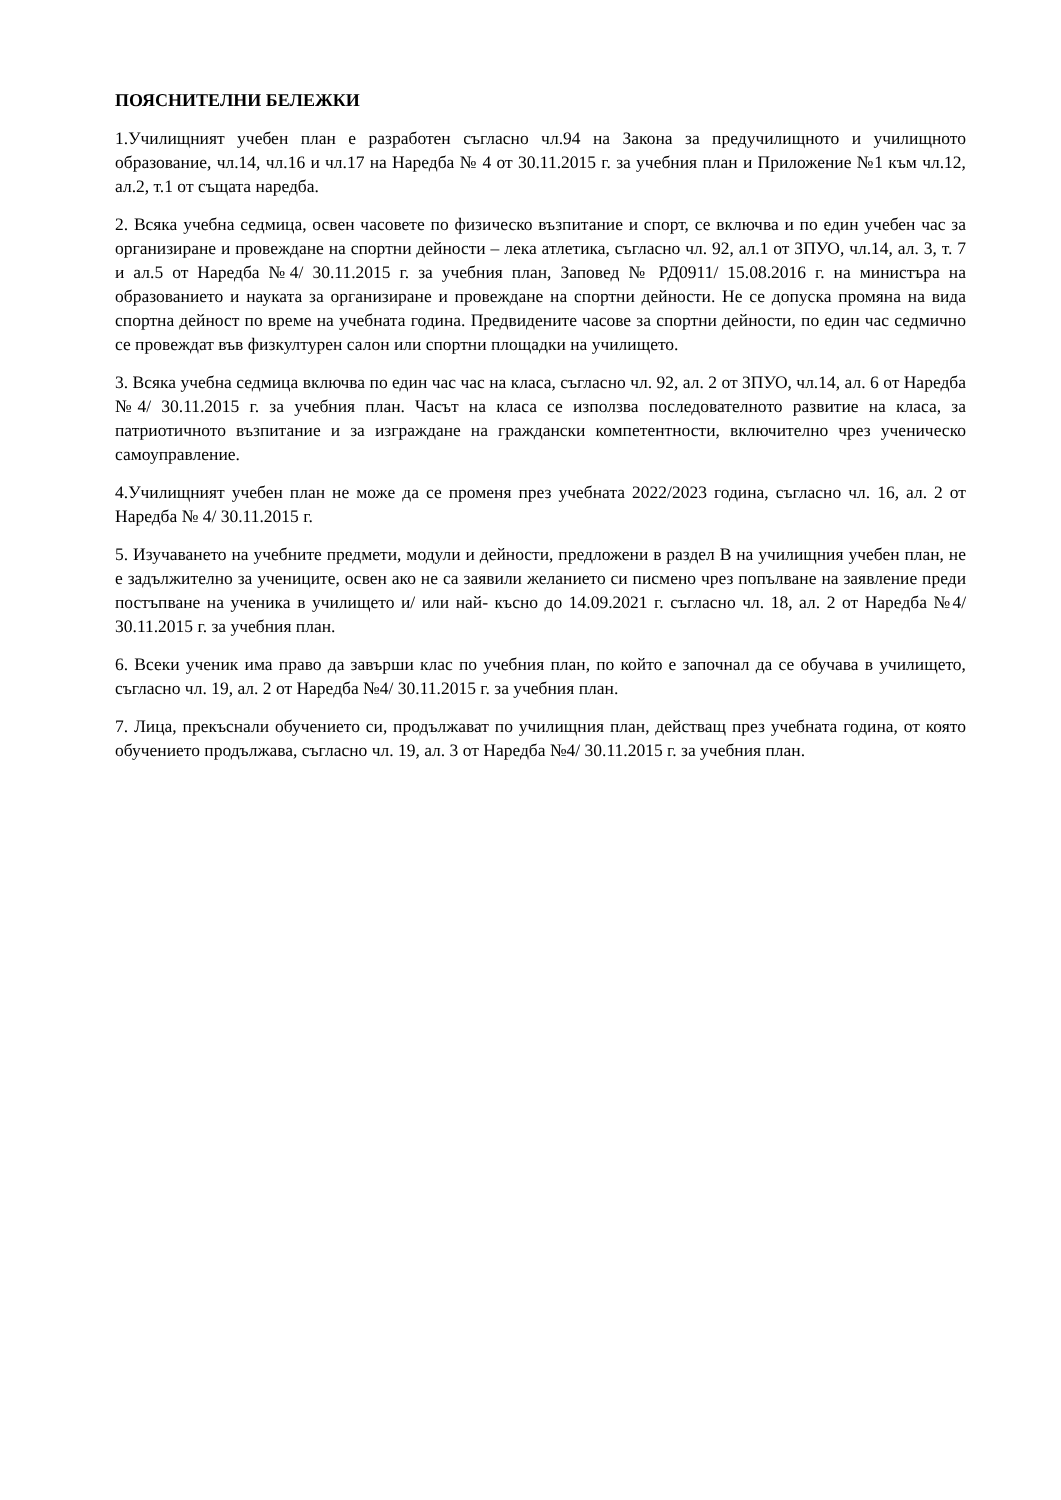ПОЯСНИТЕЛНИ БЕЛЕЖКИ
1.Училищният учебен план е разработен съгласно чл.94 на Закона за предучилищното и училищното образование, чл.14, чл.16 и чл.17 на Наредба № 4 от 30.11.2015 г. за учебния план и Приложение №1 към чл.12, ал.2, т.1 от същата наредба.
2. Всяка учебна седмица, освен часовете по физическо възпитание и спорт, се включва и по един учебен час за организиране и провеждане на спортни дейности – лека атлетика, съгласно чл. 92, ал.1 от ЗПУО, чл.14, ал. 3, т. 7 и ал.5 от Наредба №4/ 30.11.2015 г. за учебния план, Заповед № РД0911/ 15.08.2016 г. на министъра на образованието и науката за организиране и провеждане на спортни дейности. Не се допуска промяна на вида спортна дейност по време на учебната година. Предвидените часове за спортни дейности, по един час седмично се провеждат във физкултурен салон или спортни площадки на училището.
3. Всяка учебна седмица включва по един час час на класа, съгласно чл. 92, ал. 2 от ЗПУО, чл.14, ал. 6 от Наредба №4/ 30.11.2015 г. за учебния план. Часът на класа се използва последователното развитие на класа, за патриотичното възпитание и за изграждане на граждански компетентности, включително чрез ученическо самоуправление.
4.Училищният учебен план не може да се променя през учебната 2022/2023 година, съгласно чл. 16, ал. 2 от Наредба № 4/ 30.11.2015 г.
5. Изучаването на учебните предмети, модули и дейности, предложени в раздел В на училищния учебен план, не е задължително за учениците, освен ако не са заявили желанието си писмено чрез попълване на заявление преди постъпване на ученика в училището и/ или най- късно до 14.09.2021 г. съгласно чл. 18, ал. 2 от Наредба №4/ 30.11.2015 г. за учебния план.
6. Всеки ученик има право да завърши клас по учебния план, по който е започнал да се обучава в училището, съгласно чл. 19, ал. 2 от Наредба №4/ 30.11.2015 г. за учебния план.
7. Лица, прекъснали обучението си, продължават по училищния план, действащ през учебната година, от която обучението продължава, съгласно чл. 19, ал. 3 от Наредба №4/ 30.11.2015 г. за учебния план.